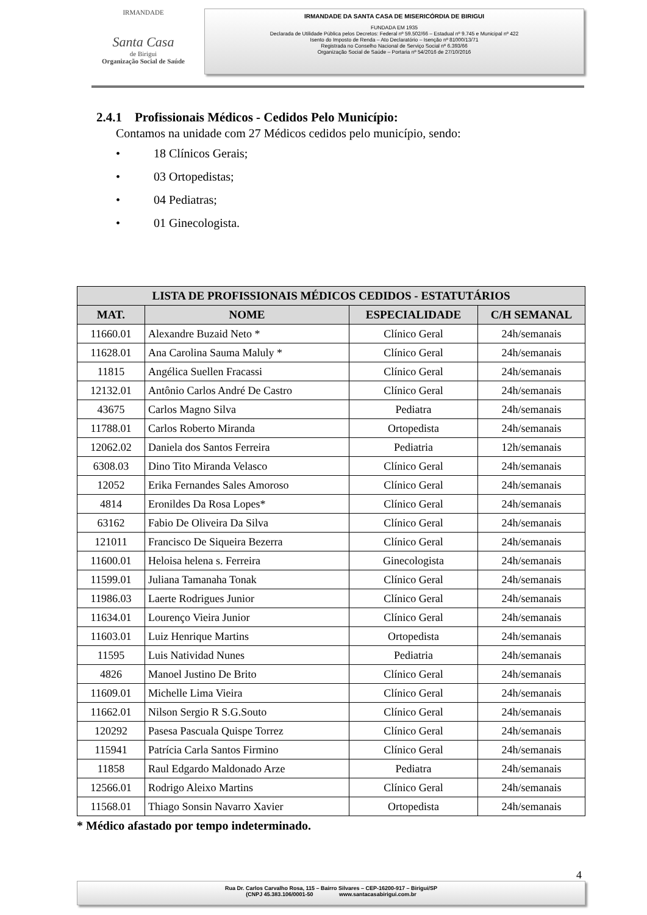IRMANDADE
Santa Casa
de Birigui
Organização Social de Saúde
IRMANDADE DA SANTA CASA DE MISERICÓRDIA DE BIRIGUI
FUNDADA EM 1935
Declarada de Utilidade Pública pelos Decretos: Federal nº 59.502/66 – Estadual nº 9.745 e Municipal nº 422
Isento do Imposto de Renda – Ato Declaratório – Isenção nº 81000/13/71
Registrada no Conselho Nacional de Serviço Social nº 6.393/66
Organização Social de Saúde – Portaria nº 54/2016 de 27/10/2016
2.4.1 Profissionais Médicos - Cedidos Pelo Município:
Contamos na unidade com 27 Médicos cedidos pelo município, sendo:
• 18 Clínicos Gerais;
• 03 Ortopedistas;
• 04 Pediatras;
• 01 Ginecologista.
| LISTA DE PROFISSIONAIS MÉDICOS CEDIDOS - ESTATUTÁRIOS | | | |
| --- | --- | --- | --- |
| MAT. | NOME | ESPECIALIDADE | C/H SEMANAL |
| 11660.01 | Alexandre Buzaid Neto * | Clínico Geral | 24h/semanais |
| 11628.01 | Ana Carolina Sauma Maluly * | Clínico Geral | 24h/semanais |
| 11815 | Angélica Suellen Fracassi | Clínico Geral | 24h/semanais |
| 12132.01 | Antônio Carlos André De Castro | Clínico Geral | 24h/semanais |
| 43675 | Carlos Magno Silva | Pediatra | 24h/semanais |
| 11788.01 | Carlos Roberto Miranda | Ortopedista | 24h/semanais |
| 12062.02 | Daniela dos Santos Ferreira | Pediatria | 12h/semanais |
| 6308.03 | Dino Tito Miranda Velasco | Clínico Geral | 24h/semanais |
| 12052 | Erika Fernandes Sales Amoroso | Clínico Geral | 24h/semanais |
| 4814 | Eronildes Da Rosa Lopes* | Clínico Geral | 24h/semanais |
| 63162 | Fabio De Oliveira Da Silva | Clínico Geral | 24h/semanais |
| 121011 | Francisco De Siqueira Bezerra | Clínico Geral | 24h/semanais |
| 11600.01 | Heloisa helena s. Ferreira | Ginecologista | 24h/semanais |
| 11599.01 | Juliana Tamanaha Tonak | Clínico Geral | 24h/semanais |
| 11986.03 | Laerte Rodrigues Junior | Clínico Geral | 24h/semanais |
| 11634.01 | Lourenço Vieira Junior | Clínico Geral | 24h/semanais |
| 11603.01 | Luiz Henrique Martins | Ortopedista | 24h/semanais |
| 11595 | Luis Natividad Nunes | Pediatria | 24h/semanais |
| 4826 | Manoel Justino De Brito | Clínico Geral | 24h/semanais |
| 11609.01 | Michelle Lima Vieira | Clínico Geral | 24h/semanais |
| 11662.01 | Nilson Sergio R S.G.Souto | Clínico Geral | 24h/semanais |
| 120292 | Pasesa Pascuala Quispe Torrez | Clínico Geral | 24h/semanais |
| 115941 | Patrícia Carla Santos Firmino | Clínico Geral | 24h/semanais |
| 11858 | Raul Edgardo Maldonado Arze | Pediatra | 24h/semanais |
| 12566.01 | Rodrigo Aleixo Martins | Clínico Geral | 24h/semanais |
| 11568.01 | Thiago Sonsin Navarro Xavier | Ortopedista | 24h/semanais |
* Médico afastado por tempo indeterminado.
4
Rua Dr. Carlos Carvalho Rosa, 115 – Bairro Silvares – CEP-16200-917 – Birigui/SP
(CNPJ 45.383.106/0001-50 www.santacasabirigui.com.br